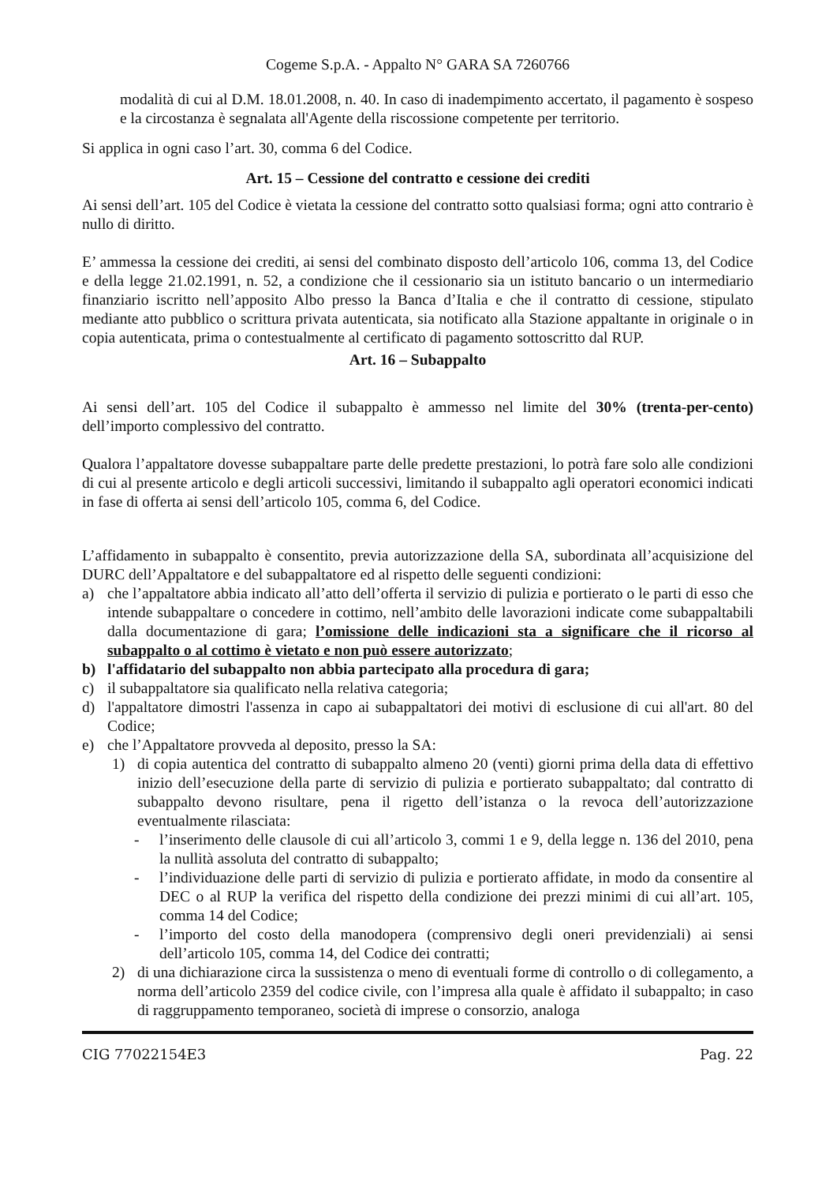Cogeme S.p.A. - Appalto N° GARA SA 7260766
modalità di cui al D.M. 18.01.2008, n. 40. In caso di inadempimento accertato, il pagamento è sospeso e la circostanza è segnalata all'Agente della riscossione competente per territorio.
Si applica in ogni caso l’art. 30, comma 6 del Codice.
Art. 15 – Cessione del contratto e cessione dei crediti
Ai sensi dell’art. 105 del Codice è vietata la cessione del contratto sotto qualsiasi forma; ogni atto contrario è nullo di diritto.
E’ ammessa la cessione dei crediti, ai sensi del combinato disposto dell’articolo 106, comma 13, del Codice e della legge 21.02.1991, n. 52, a condizione che il cessionario sia un istituto bancario o un intermediario finanziario iscritto nell’apposito Albo presso la Banca d’Italia e che il contratto di cessione, stipulato mediante atto pubblico o scrittura privata autenticata, sia notificato alla Stazione appaltante in originale o in copia autenticata, prima o contestualmente al certificato di pagamento sottoscritto dal RUP.
Art. 16 – Subappalto
Ai sensi dell’art. 105 del Codice il subappalto è ammesso nel limite del 30% (trenta-per-cento) dell’importo complessivo del contratto.
Qualora l’appaltatore dovesse subappaltare parte delle predette prestazioni, lo potrà fare solo alle condizioni di cui al presente articolo e degli articoli successivi, limitando il subappalto agli operatori economici indicati in fase di offerta ai sensi dell’articolo 105, comma 6, del Codice.
L’affidamento in subappalto è consentito, previa autorizzazione della SA, subordinata all’acquisizione del DURC dell’Appaltatore e del subappaltatore ed al rispetto delle seguenti condizioni:
a) che l’appaltatore abbia indicato all’atto dell’offerta il servizio di pulizia e portierato o le parti di esso che intende subappaltare o concedere in cottimo, nell’ambito delle lavorazioni indicate come subappaltabili dalla documentazione di gara; l’omissione delle indicazioni sta a significare che il ricorso al subappalto o al cottimo è vietato e non può essere autorizzato;
b) l'affidatario del subappalto non abbia partecipato alla procedura di gara;
c) il subappaltatore sia qualificato nella relativa categoria;
d) l'appaltatore dimostri l'assenza in capo ai subappaltatori dei motivi di esclusione di cui all'art. 80 del Codice;
e) che l’Appaltatore provveda al deposito, presso la SA:
1) di copia autentica del contratto di subappalto almeno 20 (venti) giorni prima della data di effettivo inizio dell’esecuzione della parte di servizio di pulizia e portierato subappaltato; dal contratto di subappalto devono risultare, pena il rigetto dell’istanza o la revoca dell’autorizzazione eventualmente rilasciata:
- l’inserimento delle clausole di cui all’articolo 3, commi 1 e 9, della legge n. 136 del 2010, pena la nullità assoluta del contratto di subappalto;
- l’individuazione delle parti di servizio di pulizia e portierato affidate, in modo da consentire al DEC o al RUP la verifica del rispetto della condizione dei prezzi minimi di cui all’art. 105, comma 14 del Codice;
- l’importo del costo della manodopera (comprensivo degli oneri previdenziali) ai sensi dell’articolo 105, comma 14, del Codice dei contratti;
2) di una dichiarazione circa la sussistenza o meno di eventuali forme di controllo o di collegamento, a norma dell’articolo 2359 del codice civile, con l’impresa alla quale è affidato il subappalto; in caso di raggruppamento temporaneo, società di imprese o consorzio, analoga
CIG 77022154E3 Pag. 22